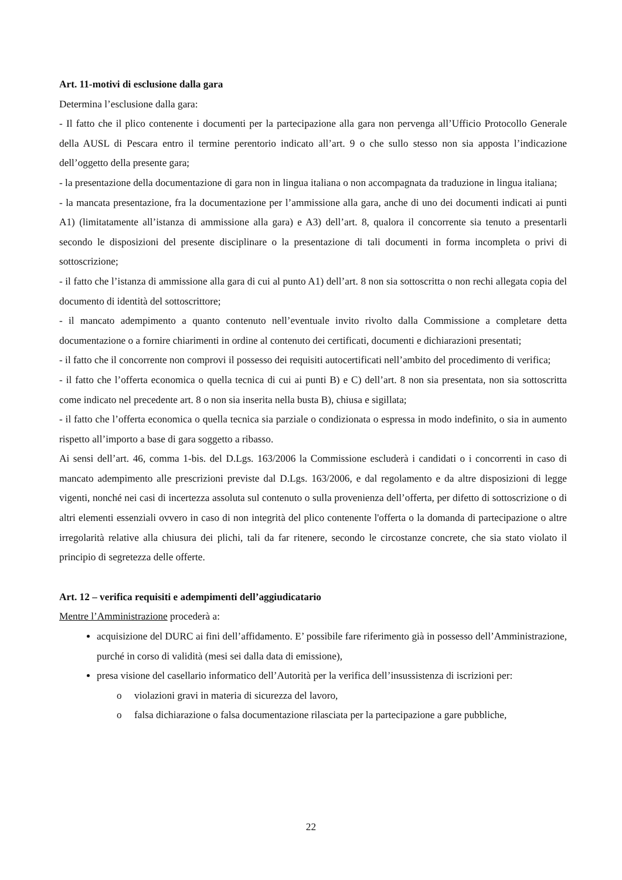Art. 11-motivi di esclusione dalla gara
Determina l’esclusione dalla gara:
- Il fatto che il plico contenente i documenti per la partecipazione alla gara non pervenga all’Ufficio Protocollo Generale della AUSL di Pescara entro il termine perentorio indicato all’art. 9 o che sullo stesso non sia apposta l’indicazione dell’oggetto della presente gara;
- la presentazione della documentazione di gara non in lingua italiana o non accompagnata da traduzione in lingua italiana;
- la mancata presentazione, fra la documentazione per l’ammissione alla gara, anche di uno dei documenti indicati ai punti A1) (limitatamente all’istanza di ammissione alla gara) e A3) dell’art. 8, qualora il concorrente sia tenuto a presentarli secondo le disposizioni del presente disciplinare o la presentazione di tali documenti in forma incompleta o privi di sottoscrizione;
- il fatto che l’istanza di ammissione alla gara di cui al punto A1) dell’art. 8 non sia sottoscritta o non rechi allegata copia del documento di identità del sottoscrittore;
- il mancato adempimento a quanto contenuto nell’eventuale invito rivolto dalla Commissione a completare detta documentazione o a fornire chiarimenti in ordine al contenuto dei certificati, documenti e dichiarazioni presentati;
- il fatto che il concorrente non comprovi il possesso dei requisiti autocertificati nell’ambito del procedimento di verifica;
- il fatto che l’offerta economica o quella tecnica di cui ai punti B) e C) dell’art. 8 non sia presentata, non sia sottoscritta come indicato nel precedente art. 8 o non sia inserita nella busta B), chiusa e sigillata;
- il fatto che l’offerta economica o quella tecnica sia parziale o condizionata o espressa in modo indefinito, o sia in aumento rispetto all’importo a base di gara soggetto a ribasso.
Ai sensi dell’art. 46, comma 1-bis. del D.Lgs. 163/2006 la Commissione escluderà i candidati o i concorrenti in caso di mancato adempimento alle prescrizioni previste dal D.Lgs. 163/2006, e dal regolamento e da altre disposizioni di legge vigenti, nonché nei casi di incertezza assoluta sul contenuto o sulla provenienza dell’offerta, per difetto di sottoscrizione o di altri elementi essenziali ovvero in caso di non integrità del plico contenente l'offerta o la domanda di partecipazione o altre irregolarità relative alla chiusura dei plichi, tali da far ritenere, secondo le circostanze concrete, che sia stato violato il principio di segretezza delle offerte.
Art. 12 – verifica requisiti e adempimenti dell’aggiudicatario
Mentre l’Amministrazione procederà a:
acquisizione del DURC ai fini dell’affidamento. E’ possibile fare riferimento già in possesso dell’Amministrazione, purché in corso di validità (mesi sei dalla data di emissione),
presa visione del casellario informatico dell’Autorità per la verifica dell’insussistenza di iscrizioni per:
o violazioni gravi in materia di sicurezza del lavoro,
o falsa dichiarazione o falsa documentazione rilasciata per la partecipazione a gare pubbliche,
22